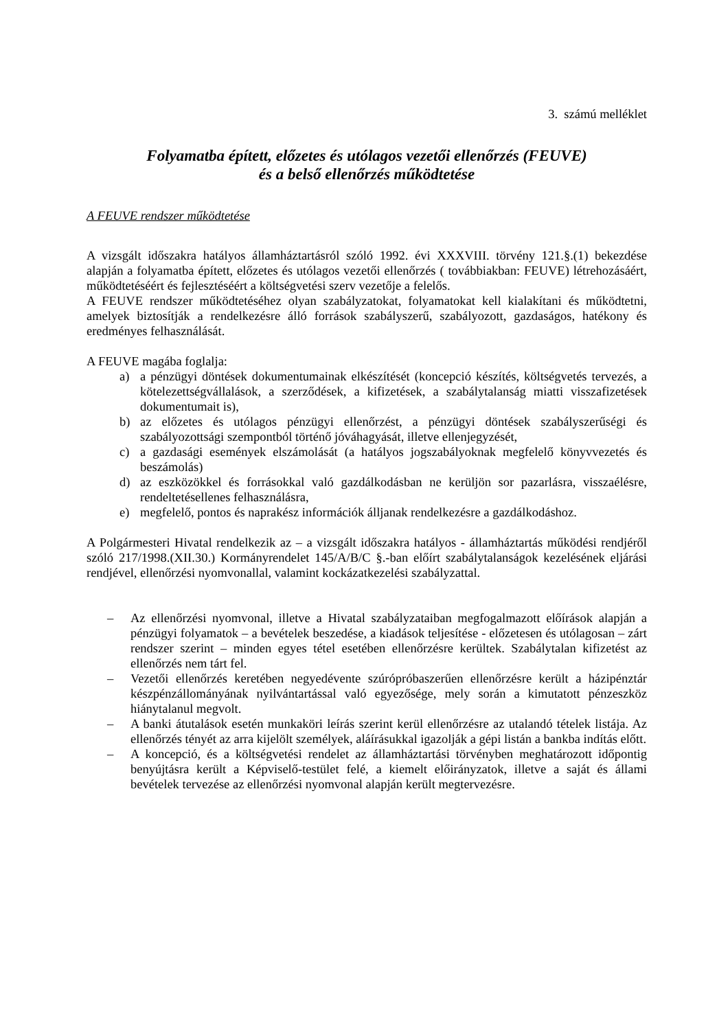3. számú melléklet
Folyamatba épített, előzetes és utólagos vezetői ellenőrzés (FEUVE)
és a belső ellenőrzés működtetése
A FEUVE rendszer működtetése
A vizsgált időszakra hatályos államháztartásról szóló 1992. évi XXXVIII. törvény 121.§.(1) bekezdése alapján a folyamatba épített, előzetes és utólagos vezetői ellenőrzés ( továbbiakban: FEUVE) létrehozásáért, működtetéséért és fejlesztéséért a költségvetési szerv vezetője a felelős.
A FEUVE rendszer működtetéséhez olyan szabályzatokat, folyamatokat kell kialakítani és működtetni, amelyek biztosítják a rendelkezésre álló források szabályszerű, szabályozott, gazdaságos, hatékony és eredményes felhasználását.
A FEUVE magába foglalja:
a) a pénzügyi döntések dokumentumainak elkészítését (koncepció készítés, költségvetés tervezés, a kötelezettségvállalások, a szerződések, a kifizetések, a szabálytalanság miatti visszafizetések dokumentumait is),
b) az előzetes és utólagos pénzügyi ellenőrzést, a pénzügyi döntések szabályszerűségi és szabályozottsági szempontból történő jóváhagyását, illetve ellenjegyzését,
c) a gazdasági események elszámolását (a hatályos jogszabályoknak megfelelő könyvvezetés és beszámolás)
d) az eszközökkel és forrásokkal való gazdálkodásban ne kerüljön sor pazarlásra, visszaélésre, rendeltetésellenes felhasználásra,
e) megfelelő, pontos és naprakész információk álljanak rendelkezésre a gazdálkodáshoz.
A Polgármesteri Hivatal rendelkezik az – a vizsgált időszakra hatályos - államháztartás működési rendjéről szóló 217/1998.(XII.30.) Kormányrendelet 145/A/B/C §.-ban előírt szabálytalanságok kezelésének eljárási rendjével, ellenőrzési nyomvonallal, valamint kockázatkezelési szabályzattal.
– Az ellenőrzési nyomvonal, illetve a Hivatal szabályzataiban megfogalmazott előírások alapján a pénzügyi folyamatok – a bevételek beszedése, a kiadások teljesítése - előzetesen és utólagosan – zárt rendszer szerint – minden egyes tétel esetében ellenőrzésre kerültek. Szabálytalan kifizetést az ellenőrzés nem tárt fel.
– Vezetői ellenőrzés keretében negyedévente szúrópróbaszerűen ellenőrzésre került a házipénztár készpénzállományának nyilvántartással való egyezősége, mely során a kimutatott pénzeszköz hiánytalanul megvolt.
– A banki átutalások esetén munkaköri leírás szerint kerül ellenőrzésre az utalandó tételek listája. Az ellenőrzés tényét az arra kijelölt személyek, aláírásukkal igazolják a gépi listán a bankba indítás előtt.
– A koncepció, és a költségvetési rendelet az államháztartási törvényben meghatározott időpontig benyújtásra került a Képviselő-testület felé, a kiemelt előirányzatok, illetve a saját és állami bevételek tervezése az ellenőrzési nyomvonal alapján került megtervezésre.